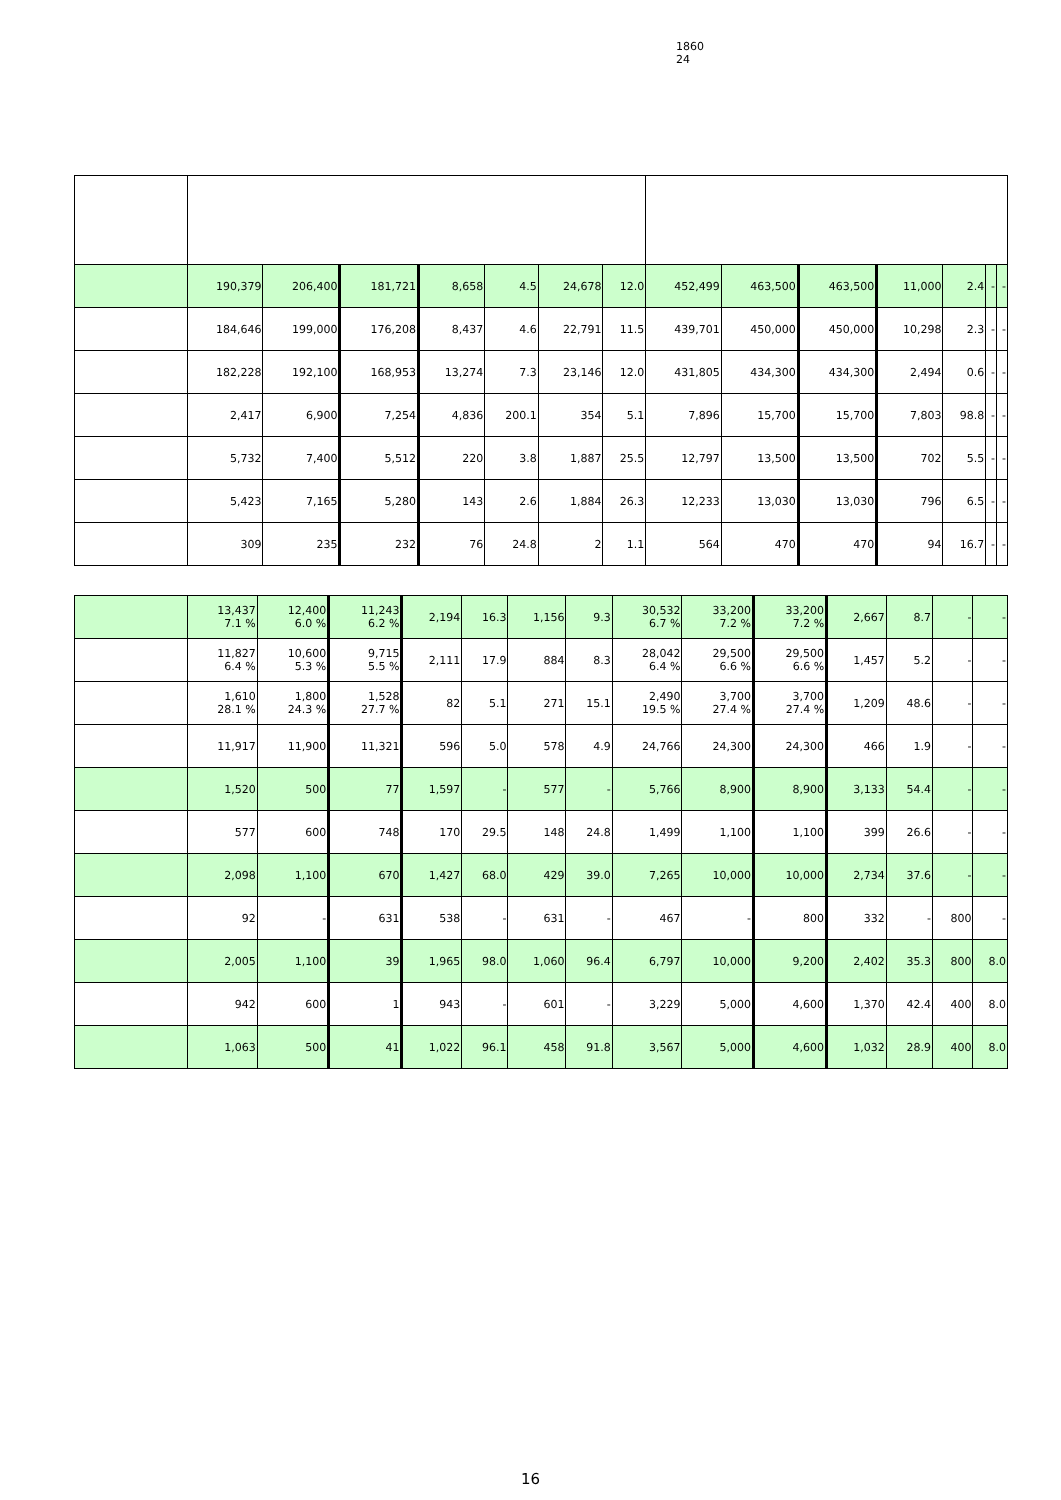1860 24
| | 190,379 | 206,400 | 181,721 | 8,658 | 4.5 | 24,678 | 12.0 | 452,499 | 463,500 | 463,500 | 11,000 | 2.4 | - | - |
| | 184,646 | 199,000 | 176,208 | 8,437 | 4.6 | 22,791 | 11.5 | 439,701 | 450,000 | 450,000 | 10,298 | 2.3 | - | - |
| | 182,228 | 192,100 | 168,953 | 13,274 | 7.3 | 23,146 | 12.0 | 431,805 | 434,300 | 434,300 | 2,494 | 0.6 | - | - |
| | 2,417 | 6,900 | 7,254 | 4,836 | 200.1 | 354 | 5.1 | 7,896 | 15,700 | 15,700 | 7,803 | 98.8 | - | - |
| | 5,732 | 7,400 | 5,512 | 220 | 3.8 | 1,887 | 25.5 | 12,797 | 13,500 | 13,500 | 702 | 5.5 | - | - |
| | 5,423 | 7,165 | 5,280 | 143 | 2.6 | 1,884 | 26.3 | 12,233 | 13,030 | 13,030 | 796 | 6.5 | - | - |
| | 309 | 235 | 232 | 76 | 24.8 | 2 | 1.1 | 564 | 470 | 470 | 94 | 16.7 | - | - |
| | 13,437 7.1 % | 12,400 6.0 % | 11,243 6.2 % | 2,194 | 16.3 | 1,156 | 9.3 | 30,532 6.7 % | 33,200 7.2 % | 33,200 7.2 % | 2,667 | 8.7 | - | - |
| | 11,827 6.4 % | 10,600 5.3 % | 9,715 5.5 % | 2,111 | 17.9 | 884 | 8.3 | 28,042 6.4 % | 29,500 6.6 % | 29,500 6.6 % | 1,457 | 5.2 | - | - |
| | 1,610 28.1 % | 1,800 24.3 % | 1,528 27.7 % | 82 | 5.1 | 271 | 15.1 | 2,490 19.5 % | 3,700 27.4 % | 3,700 27.4 % | 1,209 | 48.6 | - | - |
| | 11,917 | 11,900 | 11,321 | 596 | 5.0 | 578 | 4.9 | 24,766 | 24,300 | 24,300 | 466 | 1.9 | - | - |
| | 1,520 | 500 | 77 | 1,597 | - | 577 | - | 5,766 | 8,900 | 8,900 | 3,133 | 54.4 | - | - |
| | 577 | 600 | 748 | 170 | 29.5 | 148 | 24.8 | 1,499 | 1,100 | 1,100 | 399 | 26.6 | - | - |
| | 2,098 | 1,100 | 670 | 1,427 | 68.0 | 429 | 39.0 | 7,265 | 10,000 | 10,000 | 2,734 | 37.6 | - | - |
| | 92 | - | 631 | 538 | - | 631 | - | 467 | - | 800 | 332 | - | 800 | - |
| | 2,005 | 1,100 | 39 | 1,965 | 98.0 | 1,060 | 96.4 | 6,797 | 10,000 | 9,200 | 2,402 | 35.3 | 800 | 8.0 |
| | 942 | 600 | 1 | 943 | - | 601 | - | 3,229 | 5,000 | 4,600 | 1,370 | 42.4 | 400 | 8.0 |
| | 1,063 | 500 | 41 | 1,022 | 96.1 | 458 | 91.8 | 3,567 | 5,000 | 4,600 | 1,032 | 28.9 | 400 | 8.0 |
16